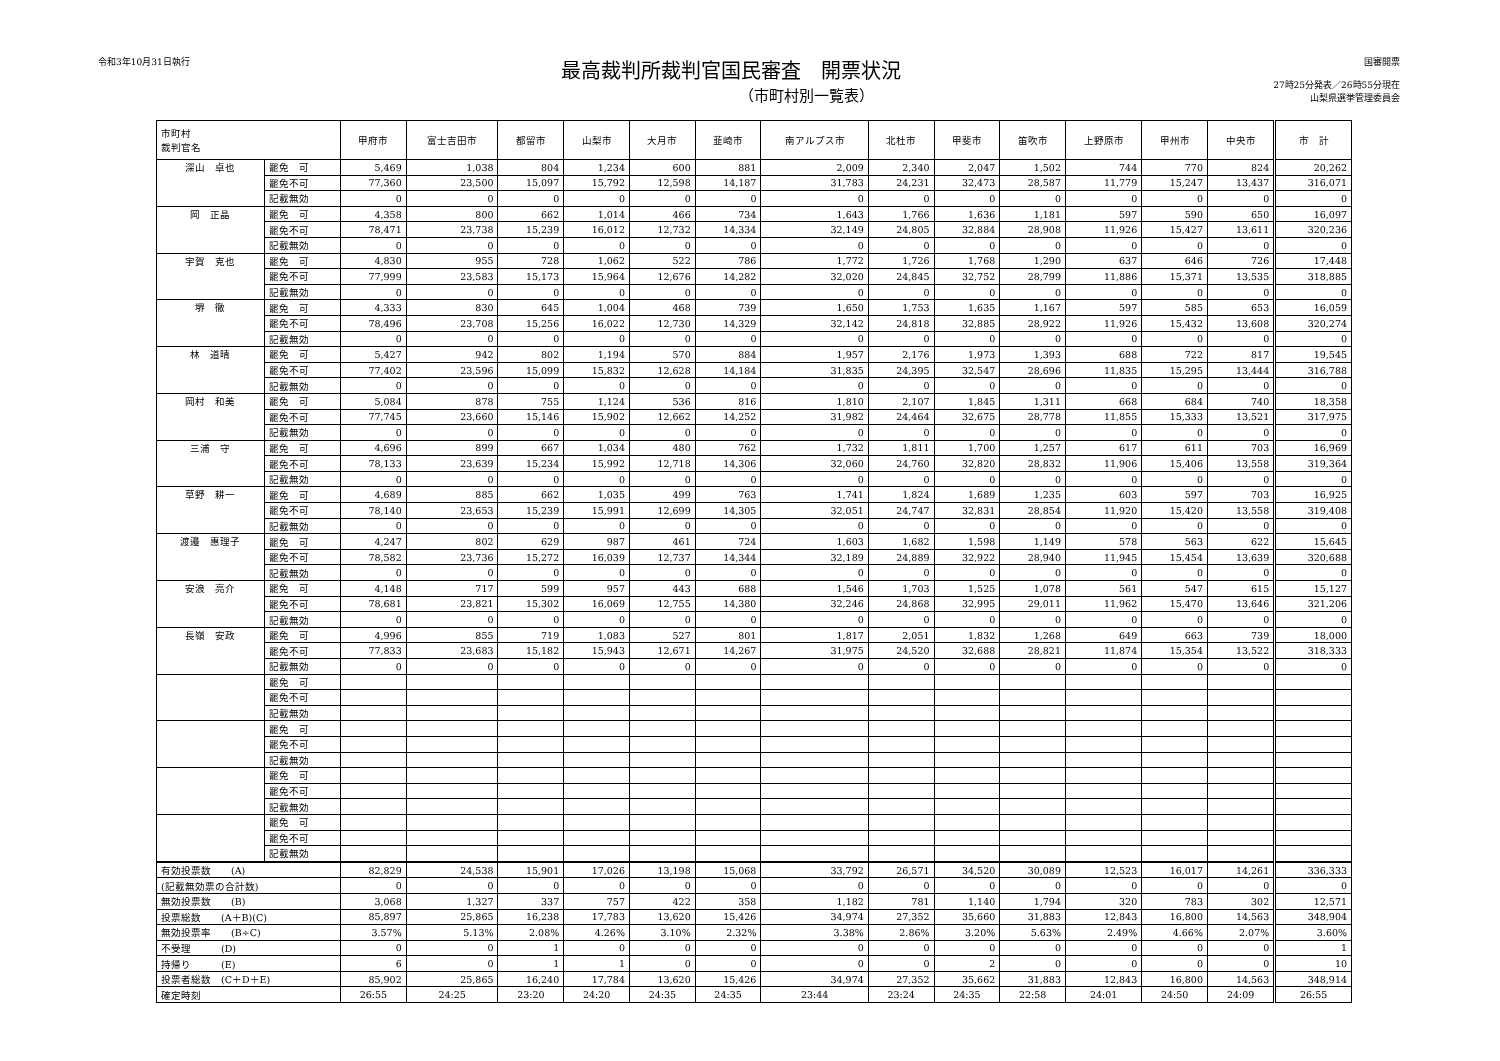令和3年10月31日執行
最高裁判所裁判官国民審査　開票状況
（市町村別一覧表）
国審開票
27時25分発表／26時55分現在
山梨県選挙管理委員会
| 市町村 裁判官名 | | 甲府市 | 富士吉田市 | 都留市 | 山梨市 | 大月市 | 韮崎市 | 南アルプス市 | 北杜市 | 甲斐市 | 笛吹市 | 上野原市 | 甲州市 | 中央市 | 市 計 |
| --- | --- | --- | --- | --- | --- | --- | --- | --- | --- | --- | --- | --- | --- | --- | --- |
| 深山 卓也 | 罷免 可 | 5,469 | 1,038 | 804 | 1,234 | 600 | 881 | 2,009 | 2,340 | 2,047 | 1,502 | 744 | 770 | 824 | 20,262 |
| | 罷免不可 | 77,360 | 23,500 | 15,097 | 15,792 | 12,598 | 14,187 | 31,783 | 24,231 | 32,473 | 28,587 | 11,779 | 15,247 | 13,437 | 316,071 |
| | 記載無効 | 0 | 0 | 0 | 0 | 0 | 0 | 0 | 0 | 0 | 0 | 0 | 0 | 0 | 0 |
| 岡 正晶 | 罷免 可 | 4,358 | 800 | 662 | 1,014 | 466 | 734 | 1,643 | 1,766 | 1,636 | 1,181 | 597 | 590 | 650 | 16,097 |
| | 罷免不可 | 78,471 | 23,738 | 15,239 | 16,012 | 12,732 | 14,334 | 32,149 | 24,805 | 32,884 | 28,908 | 11,926 | 15,427 | 13,611 | 320,236 |
| | 記載無効 | 0 | 0 | 0 | 0 | 0 | 0 | 0 | 0 | 0 | 0 | 0 | 0 | 0 | 0 |
| 宇賀 克也 | 罷免 可 | 4,830 | 955 | 728 | 1,062 | 522 | 786 | 1,772 | 1,726 | 1,768 | 1,290 | 637 | 646 | 726 | 17,448 |
| | 罷免不可 | 77,999 | 23,583 | 15,173 | 15,964 | 12,676 | 14,282 | 32,020 | 24,845 | 32,752 | 28,799 | 11,886 | 15,371 | 13,535 | 318,885 |
| | 記載無効 | 0 | 0 | 0 | 0 | 0 | 0 | 0 | 0 | 0 | 0 | 0 | 0 | 0 | 0 |
| 堺 徹 | 罷免 可 | 4,333 | 830 | 645 | 1,004 | 468 | 739 | 1,650 | 1,753 | 1,635 | 1,167 | 597 | 585 | 653 | 16,059 |
| | 罷免不可 | 78,496 | 23,708 | 15,256 | 16,022 | 12,730 | 14,329 | 32,142 | 24,818 | 32,885 | 28,922 | 11,926 | 15,432 | 13,608 | 320,274 |
| | 記載無効 | 0 | 0 | 0 | 0 | 0 | 0 | 0 | 0 | 0 | 0 | 0 | 0 | 0 | 0 |
| 林 道晴 | 罷免 可 | 5,427 | 942 | 802 | 1,194 | 570 | 884 | 1,957 | 2,176 | 1,973 | 1,393 | 688 | 722 | 817 | 19,545 |
| | 罷免不可 | 77,402 | 23,596 | 15,099 | 15,832 | 12,628 | 14,184 | 31,835 | 24,395 | 32,547 | 28,696 | 11,835 | 15,295 | 13,444 | 316,788 |
| | 記載無効 | 0 | 0 | 0 | 0 | 0 | 0 | 0 | 0 | 0 | 0 | 0 | 0 | 0 | 0 |
| 岡村 和美 | 罷免 可 | 5,084 | 878 | 755 | 1,124 | 536 | 816 | 1,810 | 2,107 | 1,845 | 1,311 | 668 | 684 | 740 | 18,358 |
| | 罷免不可 | 77,745 | 23,660 | 15,146 | 15,902 | 12,662 | 14,252 | 31,982 | 24,464 | 32,675 | 28,778 | 11,855 | 15,333 | 13,521 | 317,975 |
| | 記載無効 | 0 | 0 | 0 | 0 | 0 | 0 | 0 | 0 | 0 | 0 | 0 | 0 | 0 | 0 |
| 三浦 守 | 罷免 可 | 4,696 | 899 | 667 | 1,034 | 480 | 762 | 1,732 | 1,811 | 1,700 | 1,257 | 617 | 611 | 703 | 16,969 |
| | 罷免不可 | 78,133 | 23,639 | 15,234 | 15,992 | 12,718 | 14,306 | 32,060 | 24,760 | 32,820 | 28,832 | 11,906 | 15,406 | 13,558 | 319,364 |
| | 記載無効 | 0 | 0 | 0 | 0 | 0 | 0 | 0 | 0 | 0 | 0 | 0 | 0 | 0 | 0 |
| 草野 耕一 | 罷免 可 | 4,689 | 885 | 662 | 1,035 | 499 | 763 | 1,741 | 1,824 | 1,689 | 1,235 | 603 | 597 | 703 | 16,925 |
| | 罷免不可 | 78,140 | 23,653 | 15,239 | 15,991 | 12,699 | 14,305 | 32,051 | 24,747 | 32,831 | 28,854 | 11,920 | 15,420 | 13,558 | 319,408 |
| | 記載無効 | 0 | 0 | 0 | 0 | 0 | 0 | 0 | 0 | 0 | 0 | 0 | 0 | 0 | 0 |
| 渡邉 惠理子 | 罷免 可 | 4,247 | 802 | 629 | 987 | 461 | 724 | 1,603 | 1,682 | 1,598 | 1,149 | 578 | 563 | 622 | 15,645 |
| | 罷免不可 | 78,582 | 23,736 | 15,272 | 16,039 | 12,737 | 14,344 | 32,189 | 24,889 | 32,922 | 28,940 | 11,945 | 15,454 | 13,639 | 320,688 |
| | 記載無効 | 0 | 0 | 0 | 0 | 0 | 0 | 0 | 0 | 0 | 0 | 0 | 0 | 0 | 0 |
| 安浪 亮介 | 罷免 可 | 4,148 | 717 | 599 | 957 | 443 | 688 | 1,546 | 1,703 | 1,525 | 1,078 | 561 | 547 | 615 | 15,127 |
| | 罷免不可 | 78,681 | 23,821 | 15,302 | 16,069 | 12,755 | 14,380 | 32,246 | 24,868 | 32,995 | 29,011 | 11,962 | 15,470 | 13,646 | 321,206 |
| | 記載無効 | 0 | 0 | 0 | 0 | 0 | 0 | 0 | 0 | 0 | 0 | 0 | 0 | 0 | 0 |
| 長嶺 安政 | 罷免 可 | 4,996 | 855 | 719 | 1,083 | 527 | 801 | 1,817 | 2,051 | 1,832 | 1,268 | 649 | 663 | 739 | 18,000 |
| | 罷免不可 | 77,833 | 23,683 | 15,182 | 15,943 | 12,671 | 14,267 | 31,975 | 24,520 | 32,688 | 28,821 | 11,874 | 15,354 | 13,522 | 318,333 |
| | 記載無効 | 0 | 0 | 0 | 0 | 0 | 0 | 0 | 0 | 0 | 0 | 0 | 0 | 0 | 0 |
| | 罷免 可 | | | | | | | | | | | | | | |
| | 罷免不可 | | | | | | | | | | | | | | |
| | 記載無効 | | | | | | | | | | | | | | |
| | 罷免 可 | | | | | | | | | | | | | | |
| | 罷免不可 | | | | | | | | | | | | | | |
| | 記載無効 | | | | | | | | | | | | | | |
| | 罷免 可 | | | | | | | | | | | | | | |
| | 罷免不可 | | | | | | | | | | | | | | |
| | 記載無効 | | | | | | | | | | | | | | |
| | 罷免 可 | | | | | | | | | | | | | | |
| | 罷免不可 | | | | | | | | | | | | | | |
| | 記載無効 | | | | | | | | | | | | | | |
| 有効投票数 (A) | | 82,829 | 24,538 | 15,901 | 17,026 | 13,198 | 15,068 | 33,792 | 26,571 | 34,520 | 30,089 | 12,523 | 16,017 | 14,261 | 336,333 |
| (記載無効票の合計数) | | 0 | 0 | 0 | 0 | 0 | 0 | 0 | 0 | 0 | 0 | 0 | 0 | 0 | 0 |
| 無効投票数 (B) | | 3,068 | 1,327 | 337 | 757 | 422 | 358 | 1,182 | 781 | 1,140 | 1,794 | 320 | 783 | 302 | 12,571 |
| 投票総数 (A＋B)(C) | | 85,897 | 25,865 | 16,238 | 17,783 | 13,620 | 15,426 | 34,974 | 27,352 | 35,660 | 31,883 | 12,843 | 16,800 | 14,563 | 348,904 |
| 無効投票率 (B÷C) | | 3.57% | 5.13% | 2.08% | 4.26% | 3.10% | 2.32% | 3.38% | 2.86% | 3.20% | 5.63% | 2.49% | 4.66% | 2.07% | 3.60% |
| 不受理 (D) | | 0 | 0 | 1 | 0 | 0 | 0 | 0 | 0 | 0 | 0 | 0 | 0 | 0 | 1 |
| 持帰り (E) | | 6 | 0 | 1 | 1 | 0 | 0 | 0 | 0 | 2 | 0 | 0 | 0 | 0 | 10 |
| 投票者総数 (C＋D＋E) | | 85,902 | 25,865 | 16,240 | 17,784 | 13,620 | 15,426 | 34,974 | 27,352 | 35,662 | 31,883 | 12,843 | 16,800 | 14,563 | 348,914 |
| 確定時刻 | | 26:55 | 24:25 | 23:20 | 24:20 | 24:35 | 24:35 | 23:44 | 23:24 | 24:35 | 22:58 | 24:01 | 24:50 | 24:09 | 26:55 |